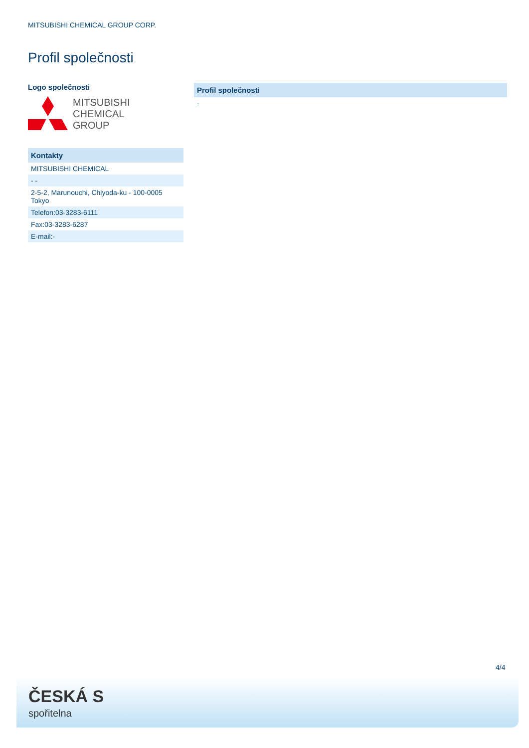MITSUBISHI CHEMICAL GROUP CORP.
Profil společnosti
Logo společnosti
MITSUBISHI
CHEMICAL
GROUP
| Kontakty |
| --- |
| MITSUBISHI CHEMICAL |
| - - |
| 2-5-2, Marunouchi, Chiyoda-ku - 100-0005 Tokyo |
| Telefon:03-3283-6111 |
| Fax:03-3283-6287 |
| E-mail:- |
| Profil společnosti |
| --- |
| - |
4/4
ČESKÁ S
spořitelna